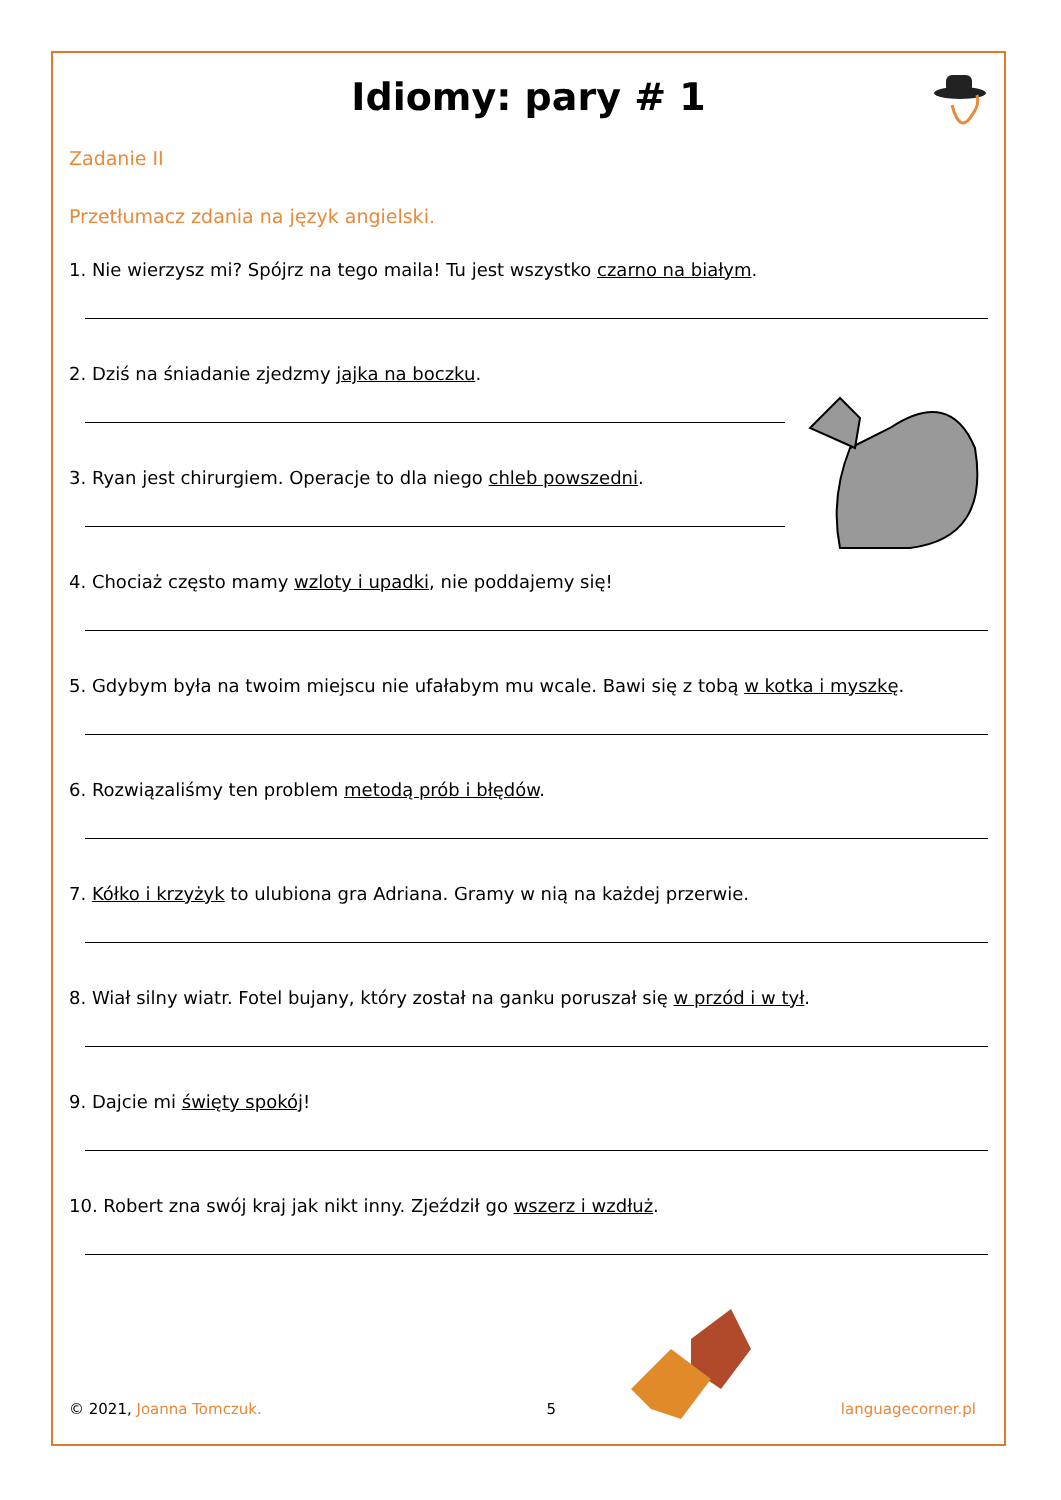Idiomy: pary # 1
Zadanie II
Przetłumacz zdania na język angielski.
1. Nie wierzysz mi? Spójrz na tego maila! Tu jest wszystko czarno na białym.
2. Dziś na śniadanie zjedzmy jajka na boczku.
3. Ryan jest chirurgiem. Operacje to dla niego chleb powszedni.
4. Chociaż często mamy wzloty i upadki, nie poddajemy się!
5. Gdybym była na twoim miejscu nie ufałabym mu wcale. Bawi się z tobą w kotka i myszkę.
6. Rozwiązaliśmy ten problem metodą prób i błędów.
7. Kółko i krzyżyk to ulubiona gra Adriana. Gramy w nią na każdej przerwie.
8. Wiał silny wiatr. Fotel bujany, który został na ganku poruszał się w przód i w tył.
9. Dajcie mi święty spokój!
10. Robert zna swój kraj jak nikt inny. Zjeździł go wszerz i wzdłuż.
© 2021, Joanna Tomczuk. 5 languagecorner.pl